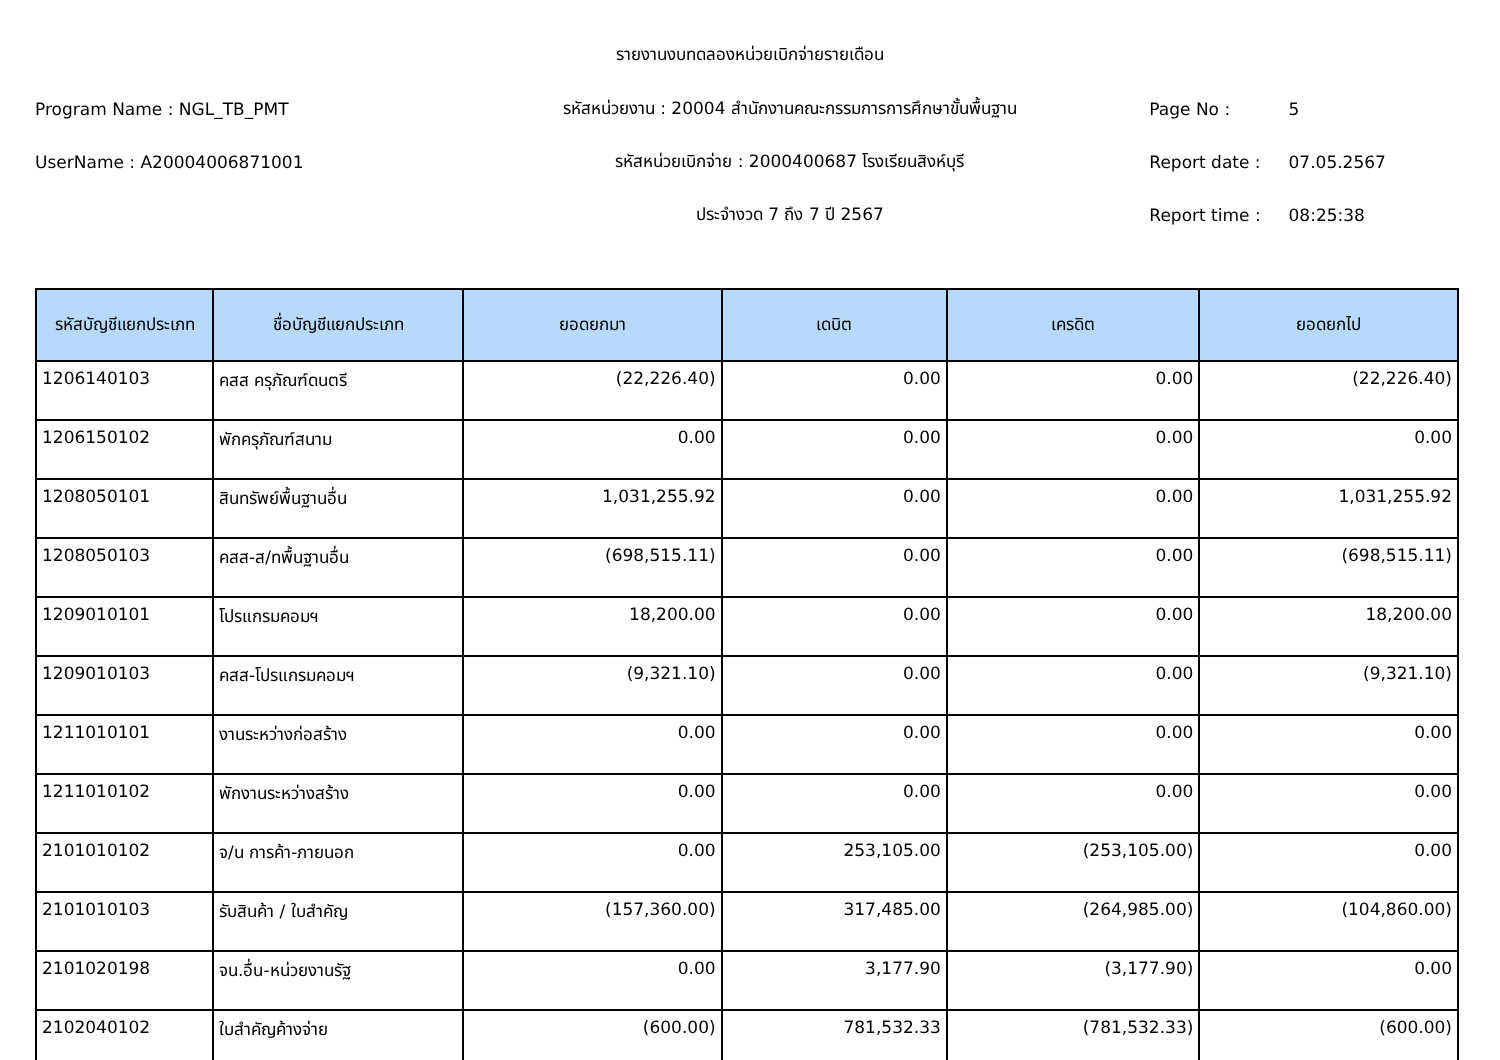รายงานงบทดลองหน่วยเบิกจ่ายรายเดือน
Program Name : NGL_TB_PMT รหัสหน่วยงาน : 20004 สำนักงานคณะกรรมการการศึกษาขั้นพื้นฐาน Page No : 5
UserName : A20004006871001 รหัสหน่วยเบิกจ่าย : 2000400687 โรงเรียนสิงห์บุรี Report date : 07.05.2567
ประจำงวด 7 ถึง 7 ปี 2567 Report time : 08:25:38
| รหัสบัญชีแยกประเภท | ชื่อบัญชีแยกประเภท | ยอดยกมา | เดบิต | เครดิต | ยอดยกไป |
| --- | --- | --- | --- | --- | --- |
| 1206140103 | คสส ครุภัณฑ์ดนตรี | (22,226.40) | 0.00 | 0.00 | (22,226.40) |
| 1206150102 | พักครุภัณฑ์สนาม | 0.00 | 0.00 | 0.00 | 0.00 |
| 1208050101 | สินทรัพย์พื้นฐานอื่น | 1,031,255.92 | 0.00 | 0.00 | 1,031,255.92 |
| 1208050103 | คสส-ส/ทพื้นฐานอื่น | (698,515.11) | 0.00 | 0.00 | (698,515.11) |
| 1209010101 | โปรแกรมคอมฯ | 18,200.00 | 0.00 | 0.00 | 18,200.00 |
| 1209010103 | คสส-โปรแกรมคอมฯ | (9,321.10) | 0.00 | 0.00 | (9,321.10) |
| 1211010101 | งานระหว่างก่อสร้าง | 0.00 | 0.00 | 0.00 | 0.00 |
| 1211010102 | พักงานระหว่างสร้าง | 0.00 | 0.00 | 0.00 | 0.00 |
| 2101010102 | จ/น การค้า-ภายนอก | 0.00 | 253,105.00 | (253,105.00) | 0.00 |
| 2101010103 | รับสินค้า / ใบสำคัญ | (157,360.00) | 317,485.00 | (264,985.00) | (104,860.00) |
| 2101020198 | จน.อื่น-หน่วยงานรัฐ | 0.00 | 3,177.90 | (3,177.90) | 0.00 |
| 2102040102 | ใบสำคัญค้างจ่าย | (600.00) | 781,532.33 | (781,532.33) | (600.00) |